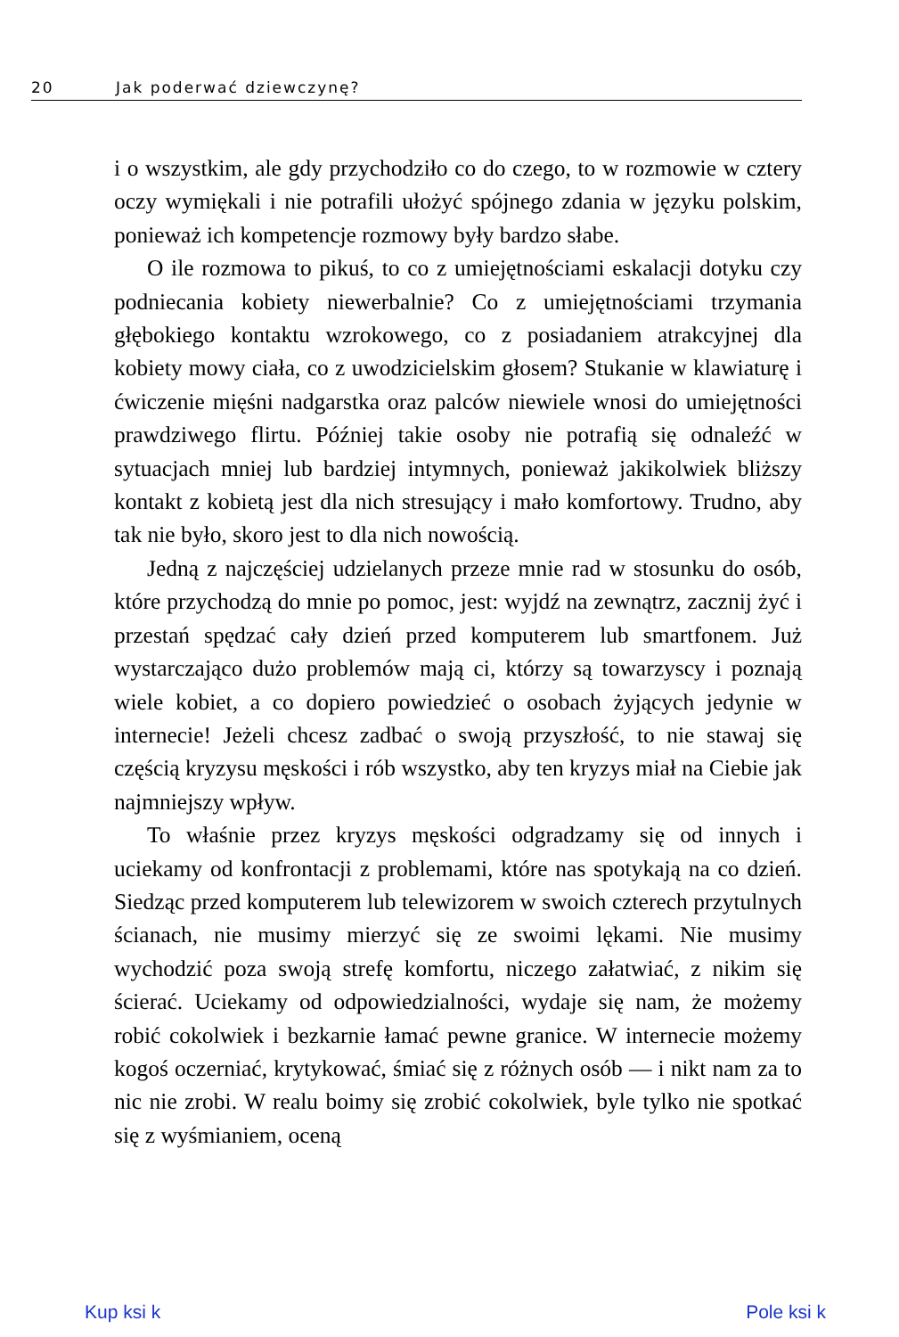20 Jak poderwać dziewczynę?
i o wszystkim, ale gdy przychodziło co do czego, to w rozmowie w cztery oczy wymiękali i nie potrafili ułożyć spójnego zdania w języku polskim, ponieważ ich kompetencje rozmowy były bardzo słabe.
O ile rozmowa to pikuś, to co z umiejętnościami eskalacji dotyku czy podniecania kobiety niewerbalnie? Co z umiejętnościami trzymania głębokiego kontaktu wzrokowego, co z posiadaniem atrakcyjnej dla kobiety mowy ciała, co z uwodzicielskim głosem? Stukanie w klawiaturę i ćwiczenie mięśni nadgarstka oraz palców niewiele wnosi do umiejętności prawdziwego flirtu. Później takie osoby nie potrafią się odnaleźć w sytuacjach mniej lub bardziej intymnych, ponieważ jakikolwiek bliższy kontakt z kobietą jest dla nich stresujący i mało komfortowy. Trudno, aby tak nie było, skoro jest to dla nich nowością.
Jedną z najczęściej udzielanych przeze mnie rad w stosunku do osób, które przychodzą do mnie po pomoc, jest: wyjdź na zewnątrz, zacznij żyć i przestań spędzać cały dzień przed komputerem lub smartfonem. Już wystarczająco dużo problemów mają ci, którzy są towarzyscy i poznają wiele kobiet, a co dopiero powiedzieć o osobach żyjących jedynie w internecie! Jeżeli chcesz zadbać o swoją przyszłość, to nie stawaj się częścią kryzysu męskości i rób wszystko, aby ten kryzys miał na Ciebie jak najmniejszy wpływ.
To właśnie przez kryzys męskości odgradzamy się od innych i uciekamy od konfrontacji z problemami, które nas spotykają na co dzień. Siedząc przed komputerem lub telewizorem w swoich czterech przytulnych ścianach, nie musimy mierzyć się ze swoimi lękami. Nie musimy wychodzić poza swoją strefę komfortu, niczego załatwiać, z nikim się ścierać. Uciekamy od odpowiedzialności, wydaje się nam, że możemy robić cokolwiek i bezkarnie łamać pewne granice. W internecie możemy kogoś oczerniać, krytykować, śmiać się z różnych osób — i nikt nam za to nic nie zrobi. W realu boimy się zrobić cokolwiek, byle tylko nie spotkać się z wyśmianiem, oceną
Kup ksi k Pole ksi k